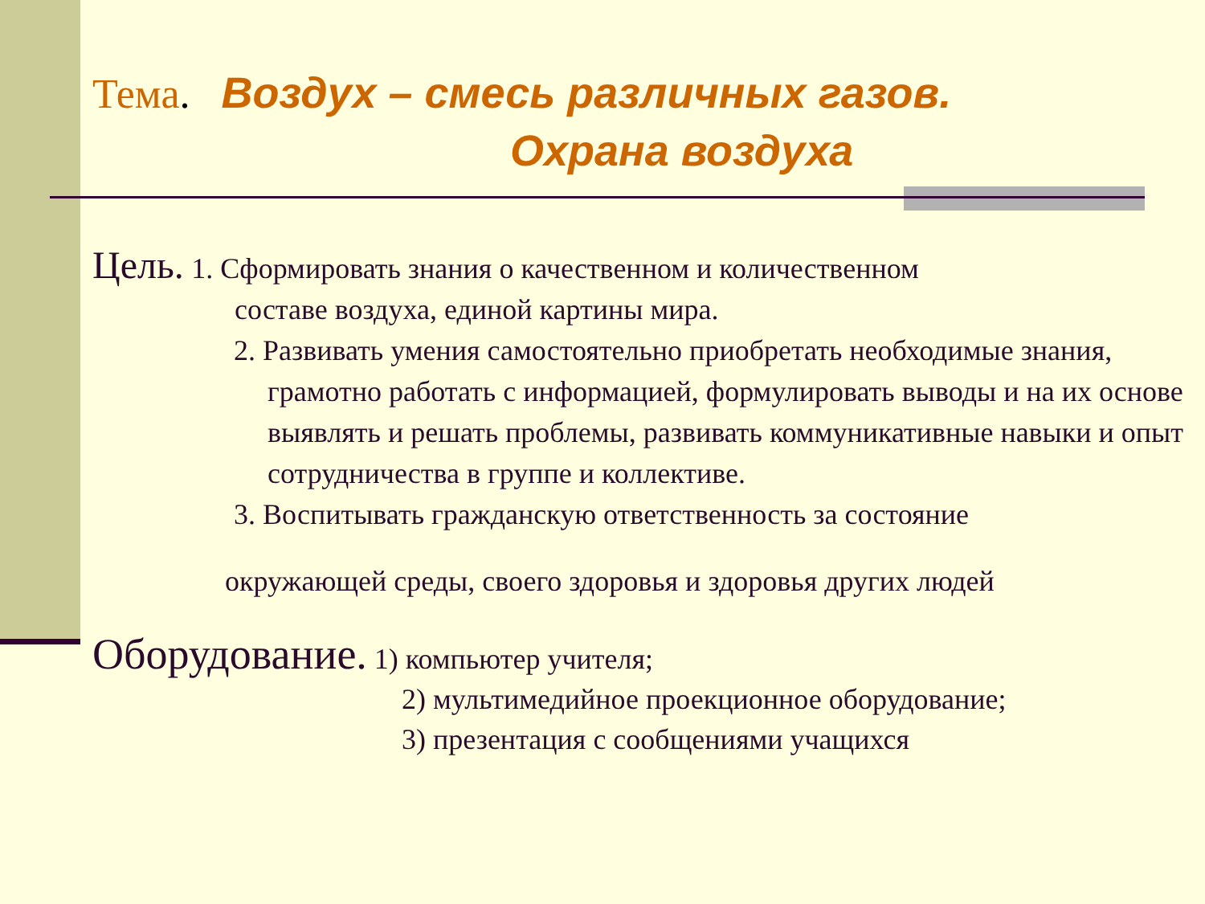Тема. Воздух – смесь различных газов.
Охрана воздуха
Цель. 1. Сформировать знания о качественном и количественном
составе воздуха, единой картины мира.
2. Развивать умения самостоятельно приобретать необходимые знания, грамотно работать с информацией, формулировать выводы и на их основе выявлять и решать проблемы, развивать коммуникативные навыки и опыт сотрудничества в группе и коллективе.
3. Воспитывать гражданскую ответственность за состояние
окружающей среды, своего здоровья и здоровья других людей
Оборудование. 1) компьютер учителя;
2) мультимедийное проекционное оборудование;
3) презентация с сообщениями учащихся